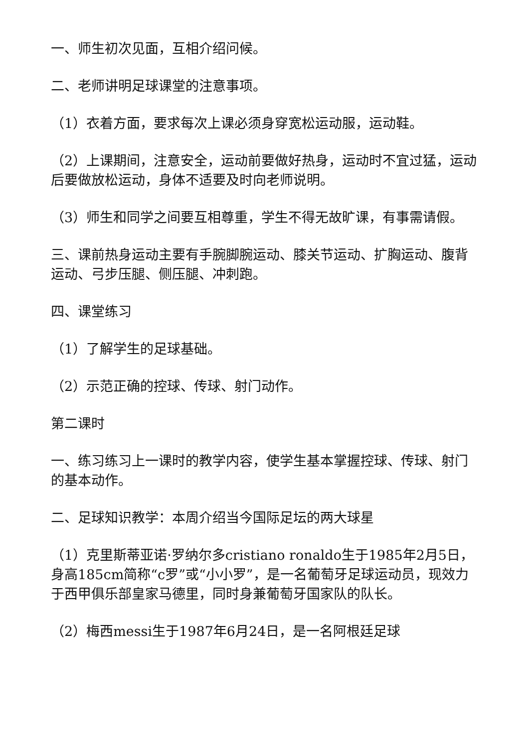一、师生初次见面，互相介绍问候。
二、老师讲明足球课堂的注意事项。
（1）衣着方面，要求每次上课必须身穿宽松运动服，运动鞋。
（2）上课期间，注意安全，运动前要做好热身，运动时不宜过猛，运动后要做放松运动，身体不适要及时向老师说明。
（3）师生和同学之间要互相尊重，学生不得无故旷课，有事需请假。
三、课前热身运动主要有手腕脚腕运动、膝关节运动、扩胸运动、腹背运动、弓步压腿、侧压腿、冲刺跑。
四、课堂练习
（1）了解学生的足球基础。
（2）示范正确的控球、传球、射门动作。
第二课时
一、练习练习上一课时的教学内容，使学生基本掌握控球、传球、射门的基本动作。
二、足球知识教学：本周介绍当今国际足坛的两大球星
（1）克里斯蒂亚诺·罗纳尔多cristiano ronaldo生于1985年2月5日，身高185cm简称“c罗”或“小小罗”，是一名葡萄牙足球运动员，现效力于西甲俱乐部皇家马德里，同时身兼葡萄牙国家队的队长。
（2）梅西messi生于1987年6月24日，是一名阿根廷足球